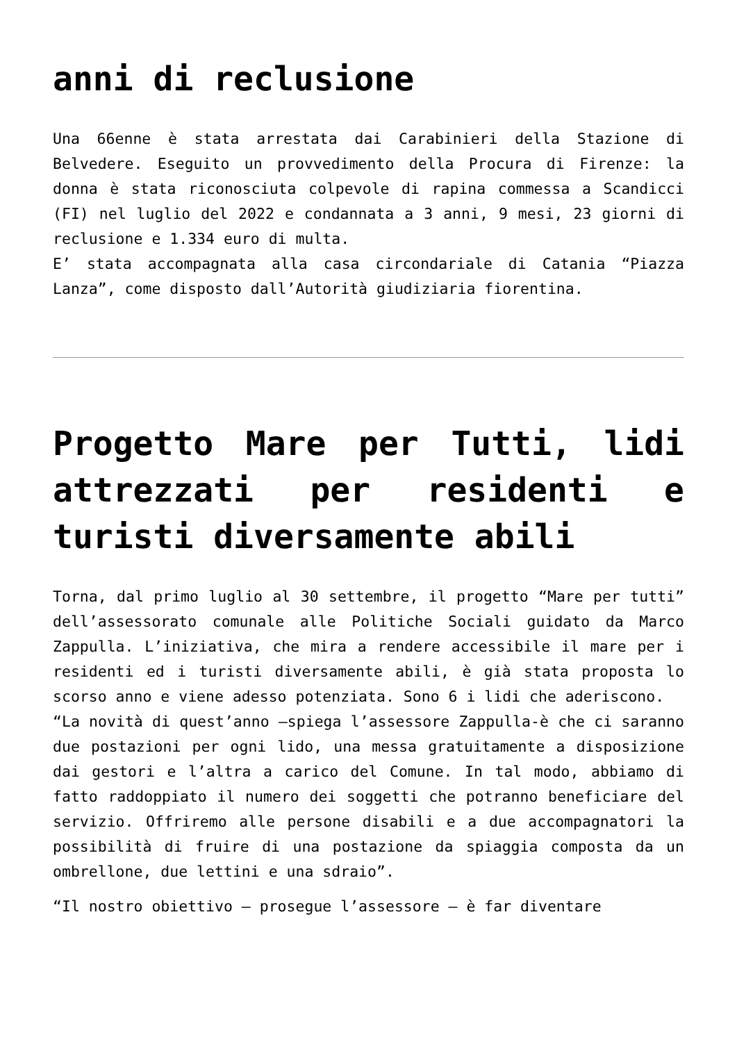anni di reclusione
Una 66enne è stata arrestata dai Carabinieri della Stazione di Belvedere. Eseguito un provvedimento della Procura di Firenze: la donna è stata riconosciuta colpevole di rapina commessa a Scandicci (FI) nel luglio del 2022 e condannata a 3 anni, 9 mesi, 23 giorni di reclusione e 1.334 euro di multa.
E’ stata accompagnata alla casa circondariale di Catania “Piazza Lanza”, come disposto dall’Autorità giudiziaria fiorentina.
Progetto Mare per Tutti, lidi attrezzati per residenti e turisti diversamente abili
Torna, dal primo luglio al 30 settembre, il progetto “Mare per tutti” dell’assessorato comunale alle Politiche Sociali guidato da Marco Zappulla. L’iniziativa, che mira a rendere accessibile il mare per i residenti ed i turisti diversamente abili, è già stata proposta lo scorso anno e viene adesso potenziata. Sono 6 i lidi che aderiscono.
“La novità di quest’anno –spiega l’assessore Zappulla-è che ci saranno due postazioni per ogni lido, una messa gratuitamente a disposizione dai gestori e l’altra a carico del Comune. In tal modo, abbiamo di fatto raddoppiato il numero dei soggetti che potranno beneficiare del servizio. Offriremo alle persone disabili e a due accompagnatori la possibilità di fruire di una postazione da spiaggia composta da un ombrellone, due lettini e una sdraio”.
“Il nostro obiettivo – prosegue l’assessore – è far diventare